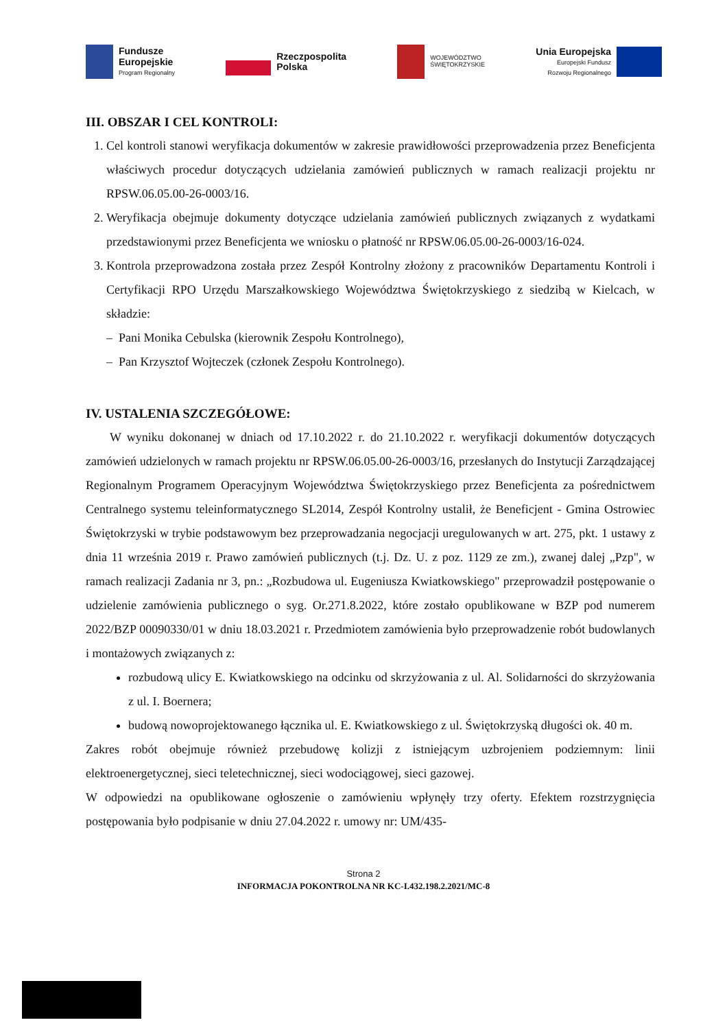Fundusze
Europejskie
Program Regionalny
Rzeczpospolita
Polska
WOJEWÓDZTWO
ŚWIĘTOKRZYSKIE
Unia Europejska
Europejski Fundusz
Rozwoju Regionalnego
III. OBSZAR I CEL KONTROLI:
1. Cel kontroli stanowi weryfikacja dokumentów w zakresie prawidłowości przeprowadzenia przez Beneficjenta właściwych procedur dotyczących udzielania zamówień publicznych w ramach realizacji projektu nr RPSW.06.05.00-26-0003/16.
2. Weryfikacja obejmuje dokumenty dotyczące udzielania zamówień publicznych związanych z wydatkami przedstawionymi przez Beneficjenta we wniosku o płatność nr RPSW.06.05.00-26-0003/16-024.
3. Kontrola przeprowadzona została przez Zespół Kontrolny złożony z pracowników Departamentu Kontroli i Certyfikacji RPO Urzędu Marszałkowskiego Województwa Świętokrzyskiego z siedzibą w Kielcach, w składzie:
– Pani Monika Cebulska (kierownik Zespołu Kontrolnego),
– Pan Krzysztof Wojteczek (członek Zespołu Kontrolnego).
IV. USTALENIA SZCZEGÓŁOWE:
W wyniku dokonanej w dniach od 17.10.2022 r. do 21.10.2022 r. weryfikacji dokumentów dotyczących zamówień udzielonych w ramach projektu nr RPSW.06.05.00-26-0003/16, przesłanych do Instytucji Zarządzającej Regionalnym Programem Operacyjnym Województwa Świętokrzyskiego przez Beneficjenta za pośrednictwem Centralnego systemu teleinformatycznego SL2014, Zespół Kontrolny ustalił, że Beneficjent - Gmina Ostrowiec Świętokrzyski w trybie podstawowym bez przeprowadzania negocjacji uregulowanych w art. 275, pkt. 1 ustawy z dnia 11 września 2019 r. Prawo zamówień publicznych (t.j. Dz. U. z poz. 1129 ze zm.), zwanej dalej „Pzp", w ramach realizacji Zadania nr 3, pn.: „Rozbudowa ul. Eugeniusza Kwiatkowskiego" przeprowadził postępowanie o udzielenie zamówienia publicznego o syg. Or.271.8.2022, które zostało opublikowane w BZP pod numerem 2022/BZP 00090330/01 w dniu 18.03.2021 r. Przedmiotem zamówienia było przeprowadzenie robót budowlanych i montażowych związanych z:
rozbudową ulicy E. Kwiatkowskiego na odcinku od skrzyżowania z ul. Al. Solidarności do skrzyżowania z ul. I. Boernera;
budową nowoprojektowanego łącznika ul. E. Kwiatkowskiego z ul. Świętokrzyską długości ok. 40 m.
Zakres robót obejmuje również przebudowę kolizji z istniejącym uzbrojeniem podziemnym: linii elektroenergetycznej, sieci teletechnicznej, sieci wodociągowej, sieci gazowej.
W odpowiedzi na opublikowane ogłoszenie o zamówieniu wpłynęły trzy oferty. Efektem rozstrzygnięcia postępowania było podpisanie w dniu 27.04.2022 r. umowy nr: UM/435-
Strona 2
INFORMACJA POKONTROLNA NR KC-I.432.198.2.2021/MC-8